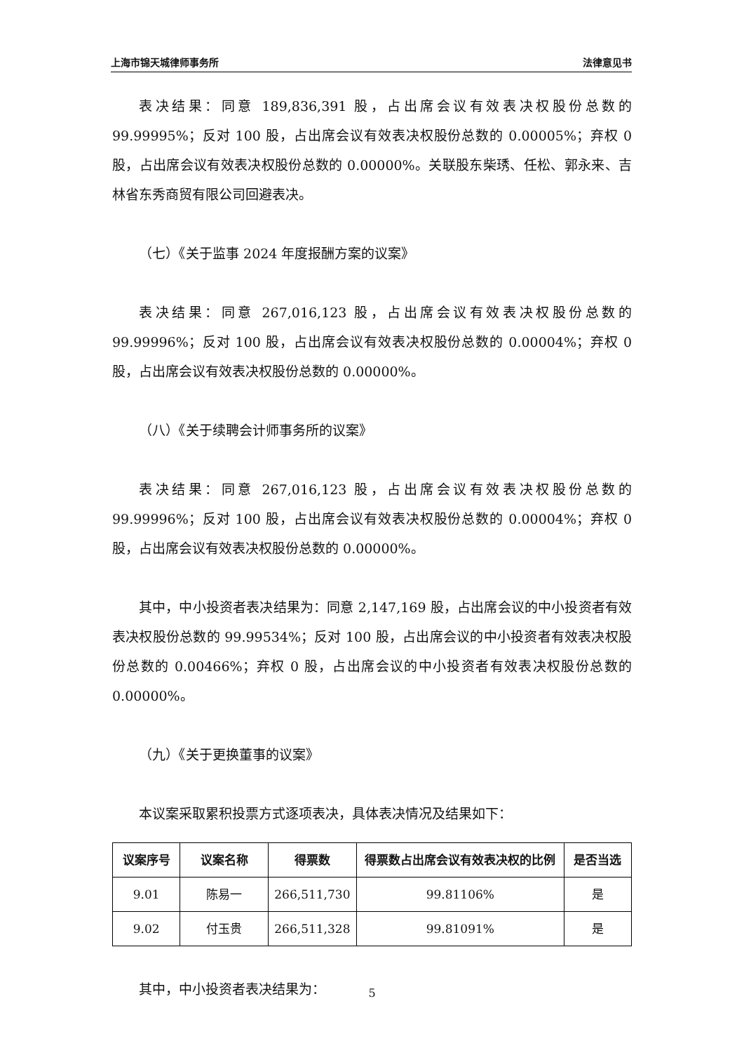上海市锦天城律师事务所 法律意见书
表决结果：同意 189,836,391 股，占出席会议有效表决权股份总数的99.99995%；反对 100 股，占出席会议有效表决权股份总数的 0.00005%；弃权 0 股，占出席会议有效表决权股份总数的 0.00000%。关联股东柴琇、任松、郭永来、吉林省东秀商贸有限公司回避表决。
（七）《关于监事 2024 年度报酬方案的议案》
表决结果：同意 267,016,123 股，占出席会议有效表决权股份总数的99.99996%；反对 100 股，占出席会议有效表决权股份总数的 0.00004%；弃权 0 股，占出席会议有效表决权股份总数的 0.00000%。
（八）《关于续聘会计师事务所的议案》
表决结果：同意 267,016,123 股，占出席会议有效表决权股份总数的99.99996%；反对 100 股，占出席会议有效表决权股份总数的 0.00004%；弃权 0 股，占出席会议有效表决权股份总数的 0.00000%。
其中，中小投资者表决结果为：同意 2,147,169 股，占出席会议的中小投资者有效表决权股份总数的 99.99534%；反对 100 股，占出席会议的中小投资者有效表决权股份总数的 0.00466%；弃权 0 股，占出席会议的中小投资者有效表决权股份总数的 0.00000%。
（九）《关于更换董事的议案》
本议案采取累积投票方式逐项表决，具体表决情况及结果如下：
| 议案序号 | 议案名称 | 得票数 | 得票数占出席会议有效表决权的比例 | 是否当选 |
| --- | --- | --- | --- | --- |
| 9.01 | 陈易一 | 266,511,730 | 99.81106% | 是 |
| 9.02 | 付玉贵 | 266,511,328 | 99.81091% | 是 |
其中，中小投资者表决结果为：
5